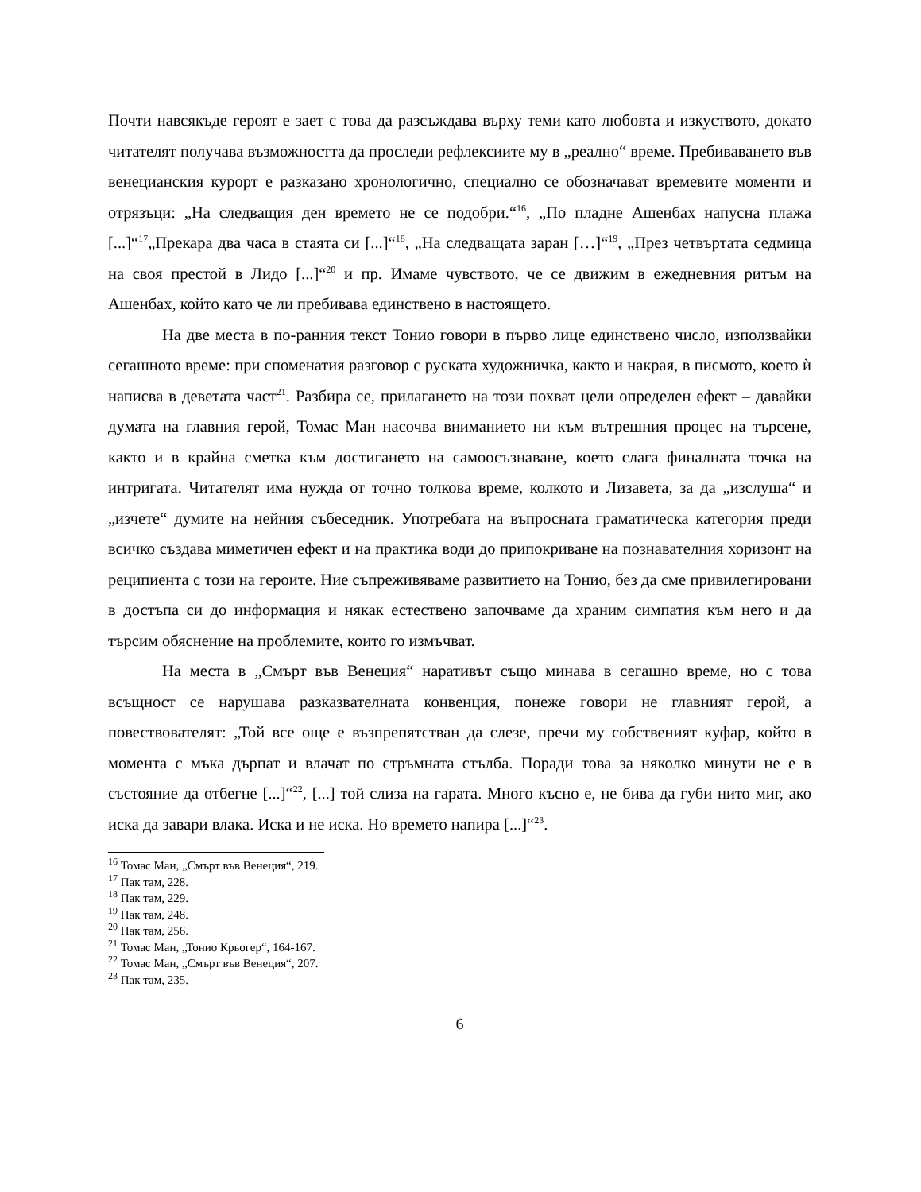Почти навсякъде героят е зает с това да разсъждава върху теми като любовта и изкуството, докато читателят получава възможността да проследи рефлексиите му в „реално“ време. Пребиваването във венецианския курорт е разказано хронологично, специално се обозначават времевите моменти и отрязъци: „На следващия ден времето не се подобри.“<sup>16</sup>, „По пладне Ашенбах напусна плажа [...]“<sup>17</sup>„Прекара два часа в стаята си [...]“<sup>18</sup>, „На следващата заран […]“<sup>19</sup>, „През четвъртата седмица на своя престой в Лидо [...]“<sup>20</sup> и пр. Имаме чувството, че се движим в ежедневния ритъм на Ашенбах, който като че ли пребивава единствено в настоящето.
На две места в по-ранния текст Тонио говори в първо лице единствено число, използвайки сегашното време: при споменатия разговор с руската художничка, както и накрая, в писмото, което ѝ написва в деветата част<sup>21</sup>. Разбира се, прилагането на този похват цели определен ефект – давайки думата на главния герой, Томас Ман насочва вниманието ни към вътрешния процес на търсене, както и в крайна сметка към достигането на самоосъзнаване, което слага финалната точка на интригата. Читателят има нужда от точно толкова време, колкото и Лизавета, за да „изслуша“ и „изчете“ думите на нейния събеседник. Употребата на въпросната граматическа категория преди всичко създава миметичен ефект и на практика води до припокриване на познавателния хоризонт на реципиента с този на героите. Ние съпреживяваме развитието на Тонио, без да сме привилегировани в достъпа си до информация и някак естествено започваме да храним симпатия към него и да търсим обяснение на проблемите, които го измъчват.
На места в „Смърт във Венеция“ наративът също минава в сегашно време, но с това всъщност се нарушава разказвателната конвенция, понеже говори не главният герой, а повествователят: „Той все още е възпрепятстван да слезе, пречи му собственият куфар, който в момента с мъка дърпат и влачат по стръмната стълба. Поради това за няколко минути не е в състояние да отбегне [...]“<sup>22</sup>, [...] той слиза на гарата. Много късно е, не бива да губи нито миг, ако иска да завари влака. Иска и не иска. Но времето напира [...]“<sup>23</sup>.
<sup>16</sup> Томас Ман, „Смърт във Венеция“, 219.
<sup>17</sup> Пак там, 228.
<sup>18</sup> Пак там, 229.
<sup>19</sup> Пак там, 248.
<sup>20</sup> Пак там, 256.
<sup>21</sup> Томас Ман, „Тонио Крьогер“, 164-167.
<sup>22</sup> Томас Ман, „Смърт във Венеция“, 207.
<sup>23</sup> Пак там, 235.
6